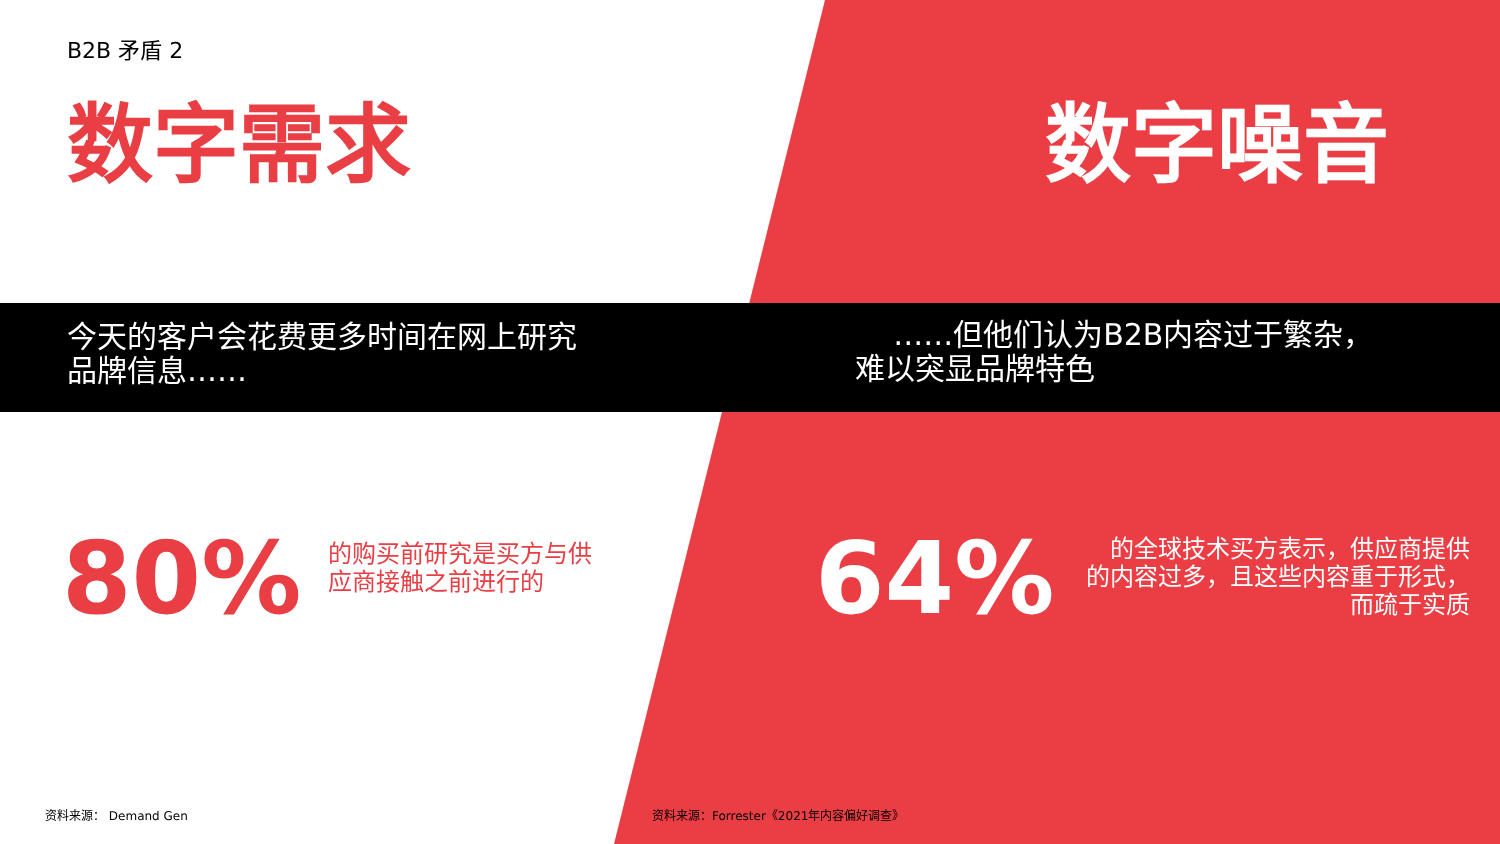B2B 矛盾 2
数字需求 数字噪音
今天的客户会花费更多时间在网上研究
品牌信息……
……但他们认为B2B内容过于繁杂，
难以突显品牌特色
80%
的购买前研究是买方与供
应商接触之前进行的
64%
的全球技术买方表示，供应商提供
的内容过多，且这些内容重于形式，
而疏于实质
资料来源： Demand Gen
资料来源：Forrester《2021年内容偏好调查》